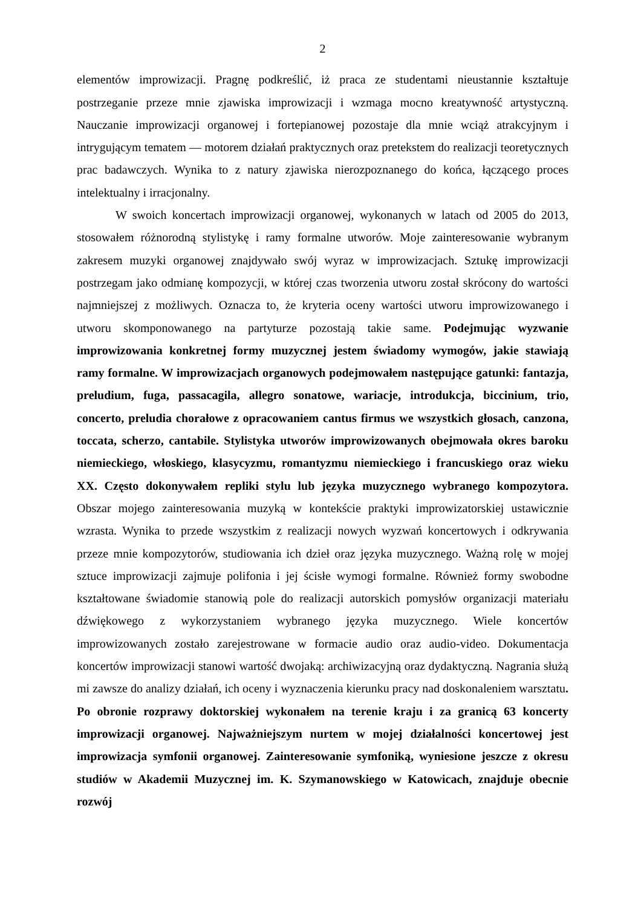2
elementów improwizacji. Pragnę podkreślić, iż praca ze studentami nieustannie kształtuje postrzeganie przeze mnie zjawiska improwizacji i wzmaga mocno kreatywność artystyczną. Nauczanie improwizacji organowej i fortepianowej pozostaje dla mnie wciąż atrakcyjnym i intrygującym tematem — motorem działań praktycznych oraz pretekstem do realizacji teoretycznych prac badawczych. Wynika to z natury zjawiska nierozpoznanego do końca, łączącego proces intelektualny i irracjonalny.
W swoich koncertach improwizacji organowej, wykonanych w latach od 2005 do 2013, stosowałem różnorodną stylistykę i ramy formalne utworów. Moje zainteresowanie wybranym zakresem muzyki organowej znajdywało swój wyraz w improwizacjach. Sztukę improwizacji postrzegam jako odmianę kompozycji, w której czas tworzenia utworu został skrócony do wartości najmniejszej z możliwych. Oznacza to, że kryteria oceny wartości utworu improwizowanego i utworu skomponowanego na partyturze pozostają takie same. Podejmując wyzwanie improwizowania konkretnej formy muzycznej jestem świadomy wymogów, jakie stawiają ramy formalne. W improwizacjach organowych podejmowałem następujące gatunki: fantazja, preludium, fuga, passacagila, allegro sonatowe, wariacje, introdukcja, biccinium, trio, concerto, preludia chorałowe z opracowaniem cantus firmus we wszystkich głosach, canzona, toccata, scherzo, cantabile. Stylistyka utworów improwizowanych obejmowała okres baroku niemieckiego, włoskiego, klasycyzmu, romantyzmu niemieckiego i francuskiego oraz wieku XX. Często dokonywałem repliki stylu lub języka muzycznego wybranego kompozytora. Obszar mojego zainteresowania muzyką w kontekście praktyki improwizatorskiej ustawicznie wzrasta. Wynika to przede wszystkim z realizacji nowych wyzwań koncertowych i odkrywania przeze mnie kompozytorów, studiowania ich dzieł oraz języka muzycznego. Ważną rolę w mojej sztuce improwizacji zajmuje polifonia i jej ścisłe wymogi formalne. Również formy swobodne kształtowane świadomie stanowią pole do realizacji autorskich pomysłów organizacji materiału dźwiękowego z wykorzystaniem wybranego języka muzycznego. Wiele koncertów improwizowanych zostało zarejestrowane w formacie audio oraz audio-video. Dokumentacja koncertów improwizacji stanowi wartość dwojaką: archiwizacyjną oraz dydaktyczną. Nagrania służą mi zawsze do analizy działań, ich oceny i wyznaczenia kierunku pracy nad doskonaleniem warsztatu. Po obronie rozprawy doktorskiej wykonałem na terenie kraju i za granicą 63 koncerty improwizacji organowej. Najważniejszym nurtem w mojej działalności koncertowej jest improwizacja symfonii organowej. Zainteresowanie symfoniką, wyniesione jeszcze z okresu studiów w Akademii Muzycznej im. K. Szymanowskiego w Katowicach, znajduje obecnie rozwój